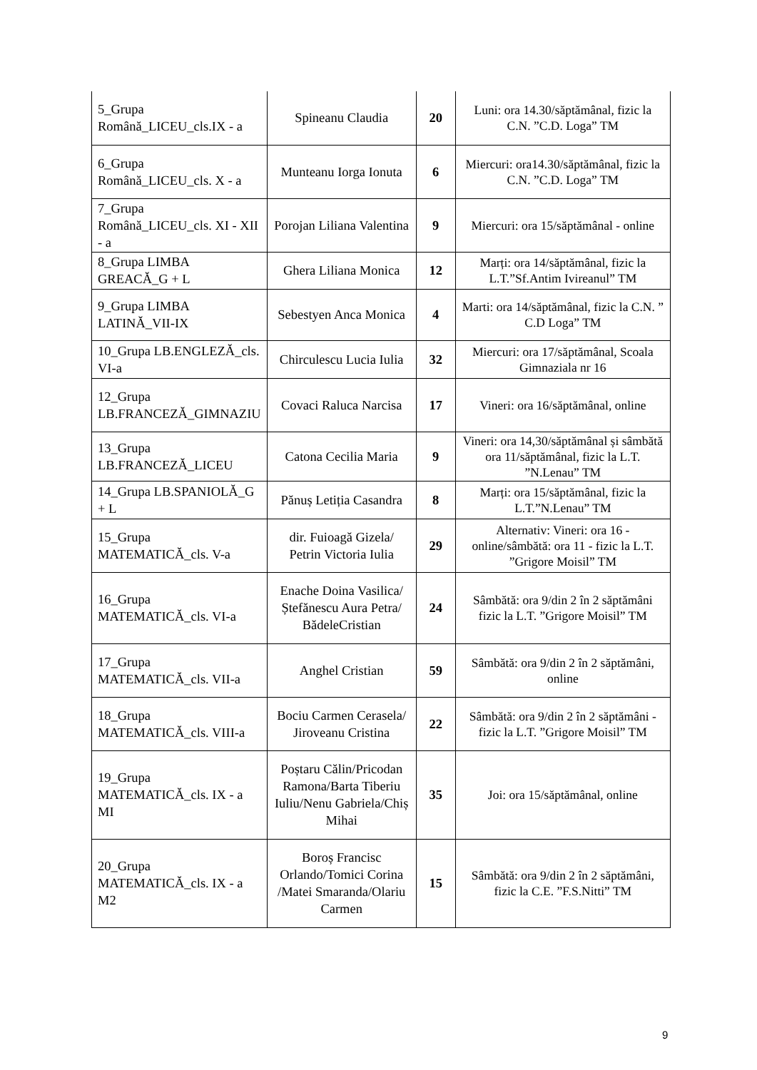| 5_Grupa Română_LICEU_cls.IX - a | Spineanu Claudia | 20 | Luni: ora 14.30/săptămânal, fizic la C.N. ”C.D. Loga” TM |
| 6_Grupa Română_LICEU_cls. X - a | Munteanu Iorga Ionuta | 6 | Miercuri: ora14.30/săptămânal, fizic la C.N. ”C.D. Loga” TM |
| 7_Grupa Română_LICEU_cls. XI - XII - a | Porojan Liliana Valentina | 9 | Miercuri: ora 15/săptămânal - online |
| 8_Grupa LIMBA GREACĂ_G + L | Ghera Liliana Monica | 12 | Marți: ora 14/săptămânal, fizic la L.T.”Sf.Antim Ivireanul” TM |
| 9_Grupa LIMBA LATINĂ_VII-IX | Sebestyen Anca Monica | 4 | Marti: ora 14/săptămânal, fizic la C.N. ” C.D Loga” TM |
| 10_Grupa LB.ENGLEZĂ_cls. VI-a | Chirculescu Lucia Iulia | 32 | Miercuri: ora 17/săptămânal, Scoala Gimnaziala nr 16 |
| 12_Grupa LB.FRANCEZĂ_GIMNAZIU | Covaci Raluca Narcisa | 17 | Vineri: ora 16/săptămânal, online |
| 13_Grupa LB.FRANCEZĂ_LICEU | Catona Cecilia Maria | 9 | Vineri: ora 14,30/săptămânal și sâmbătă ora 11/săptămânal, fizic la L.T. ”N.Lenau” TM |
| 14_Grupa LB.SPANIOLĂ_G + L | Pănuș Letiția Casandra | 8 | Marți: ora 15/săptămânal, fizic la L.T.”N.Lenau” TM |
| 15_Grupa MATEMATICĂ_cls. V-a | dir. Fuioagă Gizela/ Petrin Victoria Iulia | 29 | Alternativ: Vineri: ora 16 - online/sâmbătă: ora 11 - fizic la L.T. ”Grigore Moisil” TM |
| 16_Grupa MATEMATICĂ_cls. VI-a | Enache Doina Vasilica/Ștefănescu Aura Petra/ BădeleCristian | 24 | Sâmbătă: ora 9/din 2 în 2 săptămâni fizic la L.T. ”Grigore Moisil” TM |
| 17_Grupa MATEMATICĂ_cls. VII-a | Anghel Cristian | 59 | Sâmbătă: ora 9/din 2 în 2 săptămâni, online |
| 18_Grupa MATEMATICĂ_cls. VIII-a | Bociu Carmen Cerasela/ Jiroveanu Cristina | 22 | Sâmbătă: ora 9/din 2 în 2 săptămâni - fizic la L.T. ”Grigore Moisil” TM |
| 19_Grupa MATEMATICĂ_cls. IX - a MI | Poștaru Călin/Pricodan Ramona/Barta Tiberiu Iuliu/Nenu Gabriela/Chiș Mihai | 35 | Joi: ora 15/săptămânal, online |
| 20_Grupa MATEMATICĂ_cls. IX - a M2 | Boroș Francisc Orlando/Tomici Corina /Matei Smaranda/Olariu Carmen | 15 | Sâmbătă: ora 9/din 2 în 2 săptămâni, fizic la C.E. ”F.S.Nitti” TM |
9